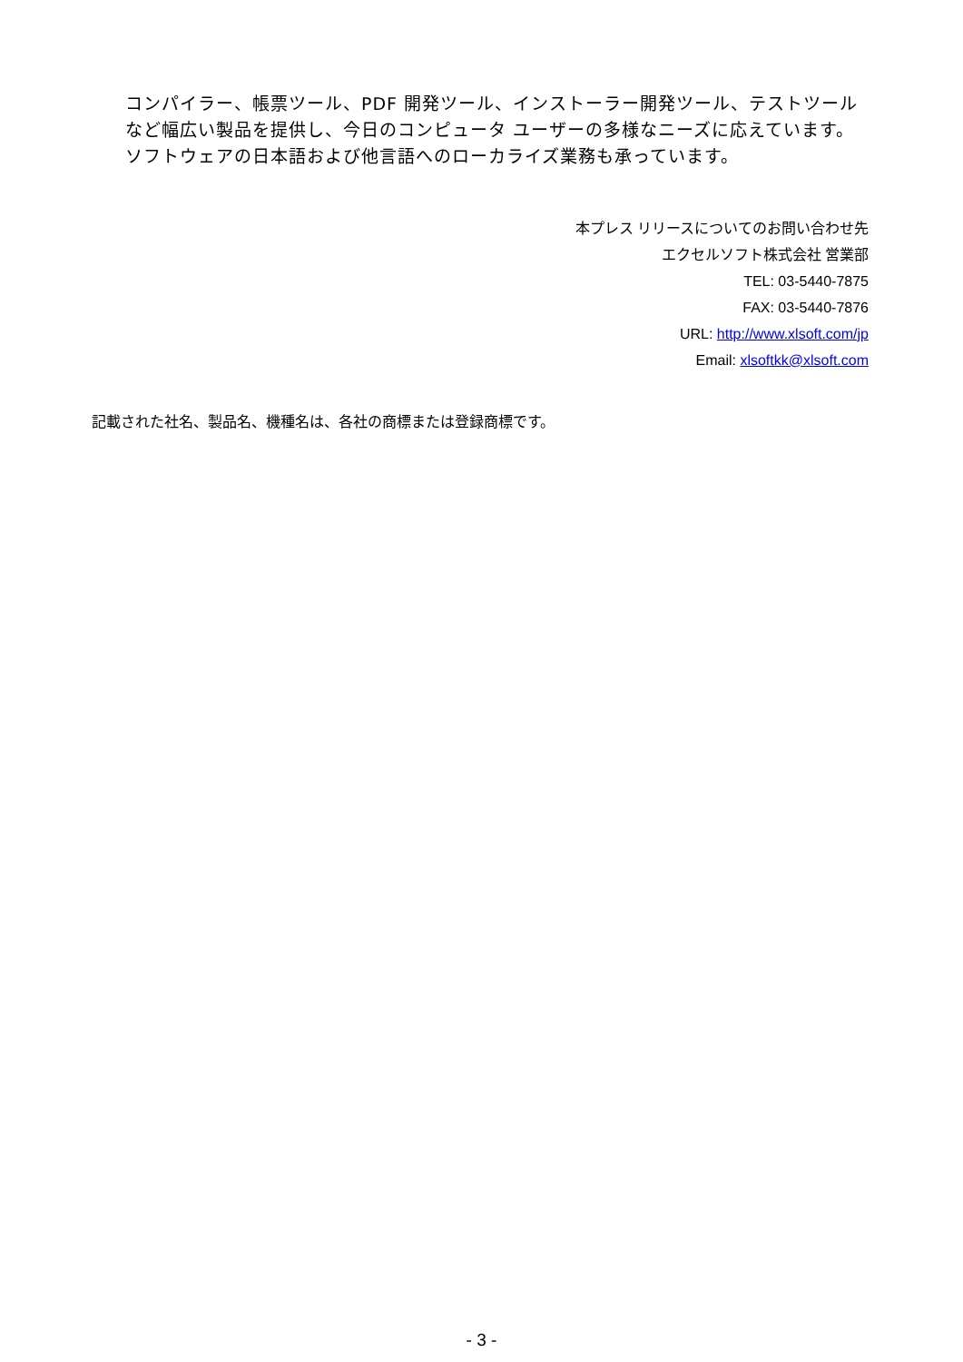コンパイラー、帳票ツール、PDF 開発ツール、インストーラー開発ツール、テストツールなど幅広い製品を提供し、今日のコンピュータ ユーザーの多様なニーズに応えています。ソフトウェアの日本語および他言語へのローカライズ業務も承っています。
本プレス リリースについてのお問い合わせ先
エクセルソフト株式会社 営業部
TEL: 03-5440-7875
FAX: 03-5440-7876
URL: http://www.xlsoft.com/jp
Email: xlsoftkk@xlsoft.com
記載された社名、製品名、機種名は、各社の商標または登録商標です。
- 3 -